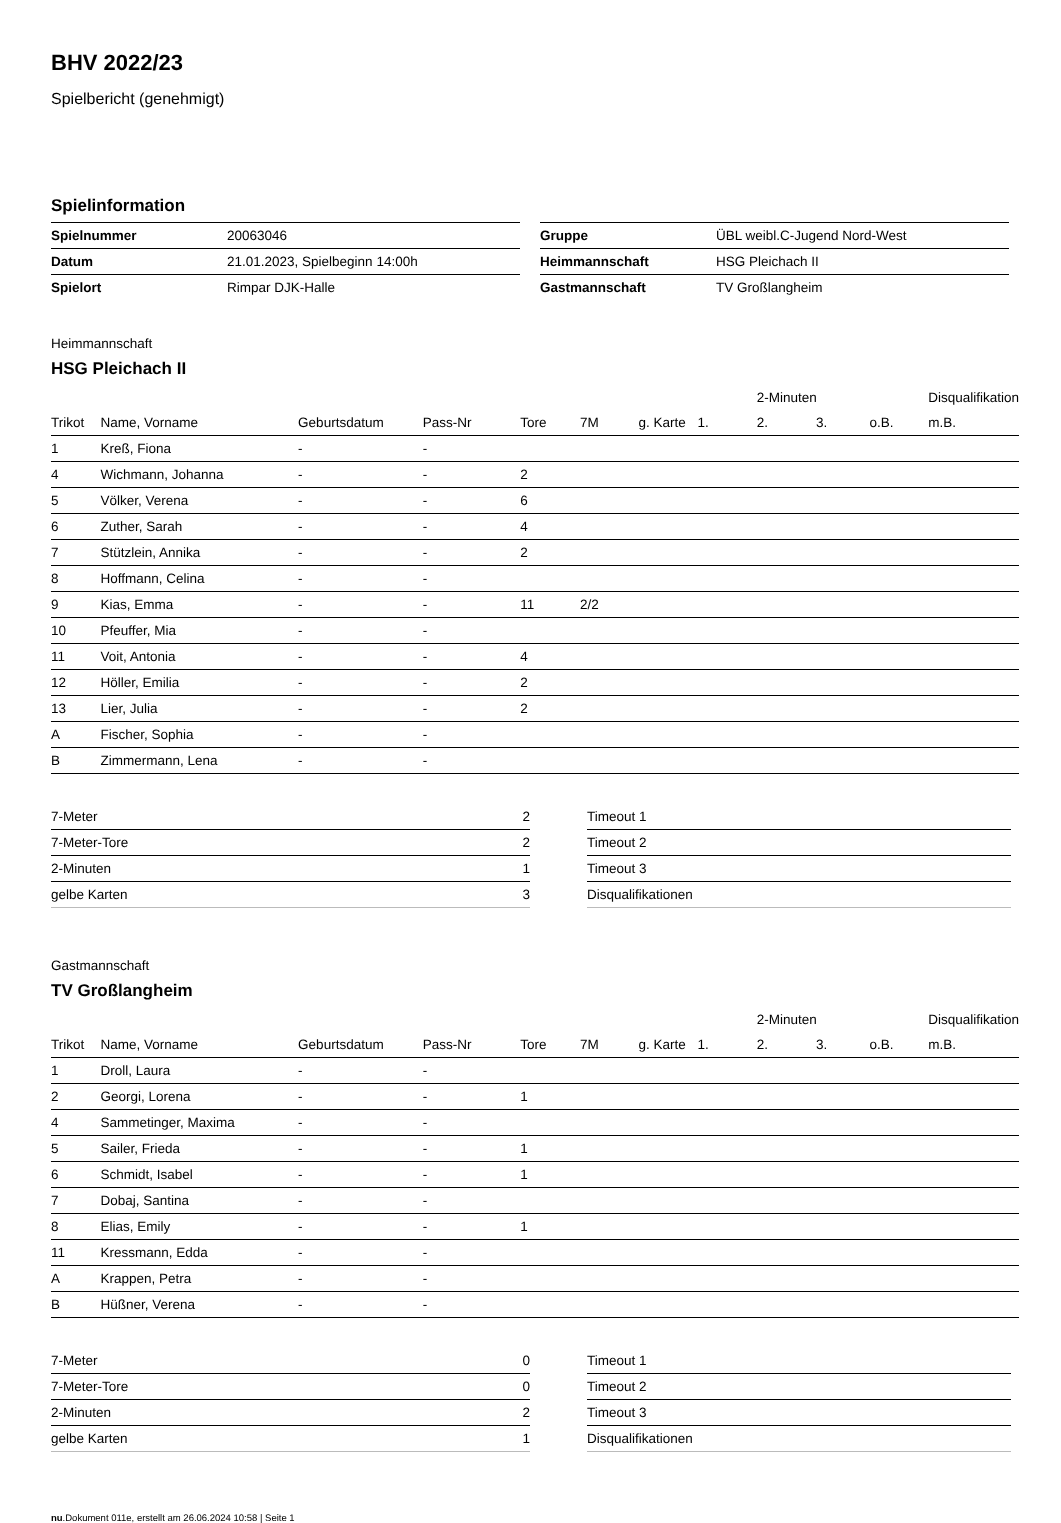BHV 2022/23
Spielbericht (genehmigt)
Spielinformation
| Spielnummer | 20063046 |
| Datum | 21.01.2023, Spielbeginn 14:00h |
| Spielort | Rimpar DJK-Halle |
| Gruppe | ÜBL weibl.C-Jugend Nord-West |
| Heimmannschaft | HSG Pleichach II |
| Gastmannschaft | TV Großlangheim |
Heimmannschaft
HSG Pleichach II
| | | | | | | | | 2-Minuten | | | Disqualifikation |
| --- | --- | --- | --- | --- | --- | --- | --- | --- | --- | --- | --- |
| Trikot | Name, Vorname | Geburtsdatum | Pass-Nr | Tore | 7M | g. Karte | 1. | 2. | 3. | o.B. | m.B. |
| 1 | Kreß, Fiona | - | - | | | | | | | | |
| 4 | Wichmann, Johanna | - | - | 2 | | | | | | | |
| 5 | Völker, Verena | - | - | 6 | | | | | | | |
| 6 | Zuther, Sarah | - | - | 4 | | | | | | | |
| 7 | Stützlein, Annika | - | - | 2 | | | | | | | |
| 8 | Hoffmann, Celina | - | - | | | | | | | | |
| 9 | Kias, Emma | - | - | 11 | 2/2 | | | | | | |
| 10 | Pfeuffer, Mia | - | - | | | | | | | | |
| 11 | Voit, Antonia | - | - | 4 | | | | | | | |
| 12 | Höller, Emilia | - | - | 2 | | | | | | | |
| 13 | Lier, Julia | - | - | 2 | | | | | | | |
| A | Fischer, Sophia | - | - | | | | | | | | |
| B | Zimmermann, Lena | - | - | | | | | | | | |
| 7-Meter | 2 |
| 7-Meter-Tore | 2 |
| 2-Minuten | 1 |
| gelbe Karten | 3 |
| Timeout 1 |
| Timeout 2 |
| Timeout 3 |
| Disqualifikationen |
Gastmannschaft
TV Großlangheim
| | | | | | | | | 2-Minuten | | | Disqualifikation |
| --- | --- | --- | --- | --- | --- | --- | --- | --- | --- | --- | --- |
| Trikot | Name, Vorname | Geburtsdatum | Pass-Nr | Tore | 7M | g. Karte | 1. | 2. | 3. | o.B. | m.B. |
| 1 | Droll, Laura | - | - | | | | | | | | |
| 2 | Georgi, Lorena | - | - | 1 | | | | | | | |
| 4 | Sammetinger, Maxima | - | - | | | | | | | | |
| 5 | Sailer, Frieda | - | - | 1 | | | | | | | |
| 6 | Schmidt, Isabel | - | - | 1 | | | | | | | |
| 7 | Dobaj, Santina | - | - | | | | | | | | |
| 8 | Elias, Emily | - | - | 1 | | | | | | | |
| 11 | Kressmann, Edda | - | - | | | | | | | | |
| A | Krappen, Petra | - | - | | | | | | | | |
| B | Hüßner, Verena | - | - | | | | | | | | |
| 7-Meter | 0 |
| 7-Meter-Tore | 0 |
| 2-Minuten | 2 |
| gelbe Karten | 1 |
| Timeout 1 |
| Timeout 2 |
| Timeout 3 |
| Disqualifikationen |
nu.Dokument 011e, erstellt am 26.06.2024 10:58 | Seite 1